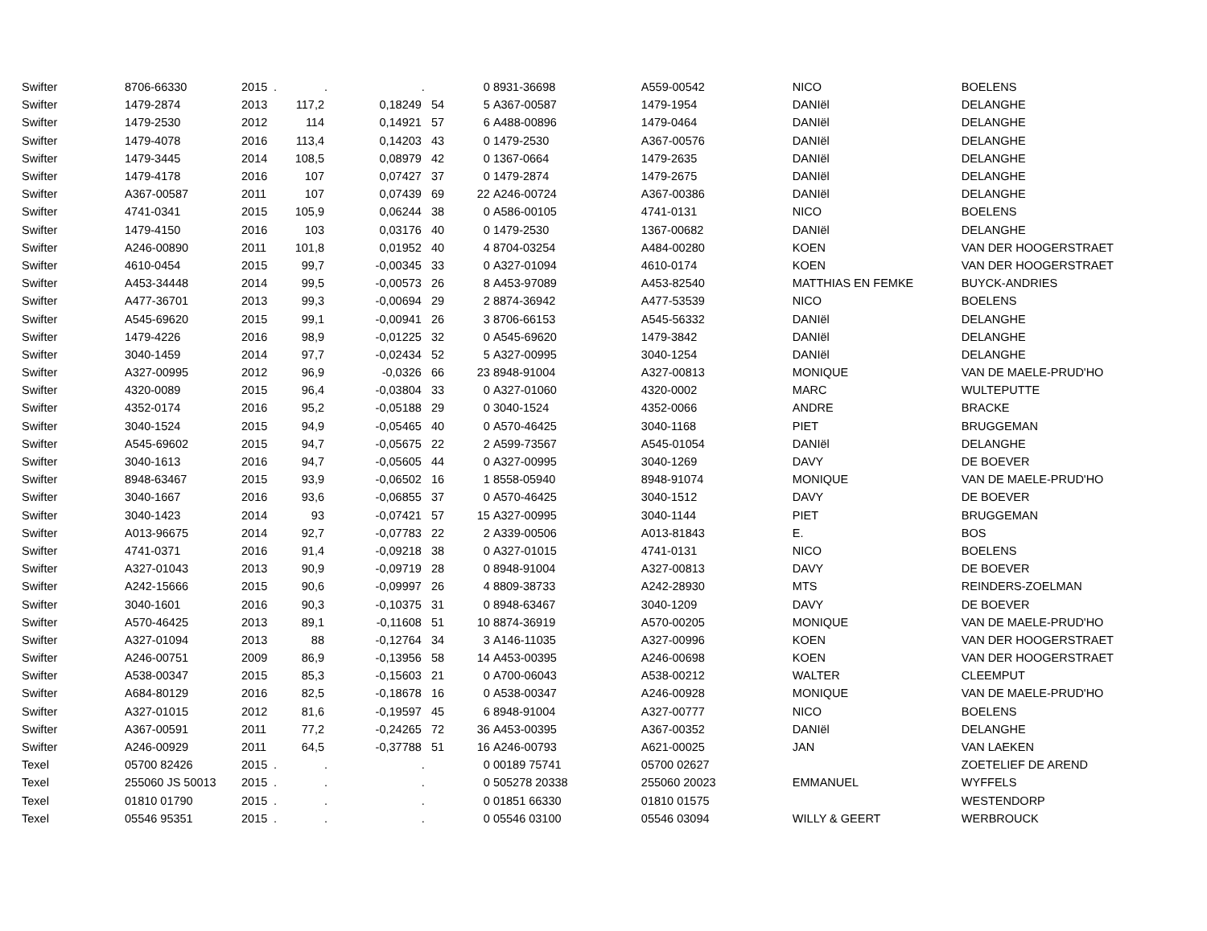| Swifter | 8706-66330 | 2015 | . | . | . | 0 | 8931-36698 | A559-00542 | NICO | BOELENS |
| Swifter | 1479-2874 | 2013 | 117,2 | 0,18249 | 54 | 5 | A367-00587 | 1479-1954 | DANIël | DELANGHE |
| Swifter | 1479-2530 | 2012 | 114 | 0,14921 | 57 | 6 | A488-00896 | 1479-0464 | DANIël | DELANGHE |
| Swifter | 1479-4078 | 2016 | 113,4 | 0,14203 | 43 | 0 | 1479-2530 | A367-00576 | DANIël | DELANGHE |
| Swifter | 1479-3445 | 2014 | 108,5 | 0,08979 | 42 | 0 | 1367-0664 | 1479-2635 | DANIël | DELANGHE |
| Swifter | 1479-4178 | 2016 | 107 | 0,07427 | 37 | 0 | 1479-2874 | 1479-2675 | DANIël | DELANGHE |
| Swifter | A367-00587 | 2011 | 107 | 0,07439 | 69 | 22 | A246-00724 | A367-00386 | DANIël | DELANGHE |
| Swifter | 4741-0341 | 2015 | 105,9 | 0,06244 | 38 | 0 | A586-00105 | 4741-0131 | NICO | BOELENS |
| Swifter | 1479-4150 | 2016 | 103 | 0,03176 | 40 | 0 | 1479-2530 | 1367-00682 | DANIël | DELANGHE |
| Swifter | A246-00890 | 2011 | 101,8 | 0,01952 | 40 | 4 | 8704-03254 | A484-00280 | KOEN | VAN DER HOOGERSTRAET |
| Swifter | 4610-0454 | 2015 | 99,7 | -0,00345 | 33 | 0 | A327-01094 | 4610-0174 | KOEN | VAN DER HOOGERSTRAET |
| Swifter | A453-34448 | 2014 | 99,5 | -0,00573 | 26 | 8 | A453-97089 | A453-82540 | MATTHIAS EN FEMKE | BUYCK-ANDRIES |
| Swifter | A477-36701 | 2013 | 99,3 | -0,00694 | 29 | 2 | 8874-36942 | A477-53539 | NICO | BOELENS |
| Swifter | A545-69620 | 2015 | 99,1 | -0,00941 | 26 | 3 | 8706-66153 | A545-56332 | DANIël | DELANGHE |
| Swifter | 1479-4226 | 2016 | 98,9 | -0,01225 | 32 | 0 | A545-69620 | 1479-3842 | DANIël | DELANGHE |
| Swifter | 3040-1459 | 2014 | 97,7 | -0,02434 | 52 | 5 | A327-00995 | 3040-1254 | DANIël | DELANGHE |
| Swifter | A327-00995 | 2012 | 96,9 | -0,0326 | 66 | 23 | 8948-91004 | A327-00813 | MONIQUE | VAN DE MAELE-PRUD'HO |
| Swifter | 4320-0089 | 2015 | 96,4 | -0,03804 | 33 | 0 | A327-01060 | 4320-0002 | MARC | WULTEPUTTE |
| Swifter | 4352-0174 | 2016 | 95,2 | -0,05188 | 29 | 0 | 3040-1524 | 4352-0066 | ANDRE | BRACKE |
| Swifter | 3040-1524 | 2015 | 94,9 | -0,05465 | 40 | 0 | A570-46425 | 3040-1168 | PIET | BRUGGEMAN |
| Swifter | A545-69602 | 2015 | 94,7 | -0,05675 | 22 | 2 | A599-73567 | A545-01054 | DANIël | DELANGHE |
| Swifter | 3040-1613 | 2016 | 94,7 | -0,05605 | 44 | 0 | A327-00995 | 3040-1269 | DAVY | DE BOEVER |
| Swifter | 8948-63467 | 2015 | 93,9 | -0,06502 | 16 | 1 | 8558-05940 | 8948-91074 | MONIQUE | VAN DE MAELE-PRUD'HO |
| Swifter | 3040-1667 | 2016 | 93,6 | -0,06855 | 37 | 0 | A570-46425 | 3040-1512 | DAVY | DE BOEVER |
| Swifter | 3040-1423 | 2014 | 93 | -0,07421 | 57 | 15 | A327-00995 | 3040-1144 | PIET | BRUGGEMAN |
| Swifter | A013-96675 | 2014 | 92,7 | -0,07783 | 22 | 2 | A339-00506 | A013-81843 | E. | BOS |
| Swifter | 4741-0371 | 2016 | 91,4 | -0,09218 | 38 | 0 | A327-01015 | 4741-0131 | NICO | BOELENS |
| Swifter | A327-01043 | 2013 | 90,9 | -0,09719 | 28 | 0 | 8948-91004 | A327-00813 | DAVY | DE BOEVER |
| Swifter | A242-15666 | 2015 | 90,6 | -0,09997 | 26 | 4 | 8809-38733 | A242-28930 | MTS | REINDERS-ZOELMAN |
| Swifter | 3040-1601 | 2016 | 90,3 | -0,10375 | 31 | 0 | 8948-63467 | 3040-1209 | DAVY | DE BOEVER |
| Swifter | A570-46425 | 2013 | 89,1 | -0,11608 | 51 | 10 | 8874-36919 | A570-00205 | MONIQUE | VAN DE MAELE-PRUD'HO |
| Swifter | A327-01094 | 2013 | 88 | -0,12764 | 34 | 3 | A146-11035 | A327-00996 | KOEN | VAN DER HOOGERSTRAET |
| Swifter | A246-00751 | 2009 | 86,9 | -0,13956 | 58 | 14 | A453-00395 | A246-00698 | KOEN | VAN DER HOOGERSTRAET |
| Swifter | A538-00347 | 2015 | 85,3 | -0,15603 | 21 | 0 | A700-06043 | A538-00212 | WALTER | CLEEMPUT |
| Swifter | A684-80129 | 2016 | 82,5 | -0,18678 | 16 | 0 | A538-00347 | A246-00928 | MONIQUE | VAN DE MAELE-PRUD'HO |
| Swifter | A327-01015 | 2012 | 81,6 | -0,19597 | 45 | 6 | 8948-91004 | A327-00777 | NICO | BOELENS |
| Swifter | A367-00591 | 2011 | 77,2 | -0,24265 | 72 | 36 | A453-00395 | A367-00352 | DANIël | DELANGHE |
| Swifter | A246-00929 | 2011 | 64,5 | -0,37788 | 51 | 16 | A246-00793 | A621-00025 | JAN | VAN LAEKEN |
| Texel | 05700 82426 | 2015 | . | . | . | 0 | 00189 75741 | 05700 02627 | | ZOETELIEF DE AREND |
| Texel | 255060 JS 50013 | 2015 | . | . | . | 0 | 505278 20338 | 255060 20023 | EMMANUEL | WYFFELS |
| Texel | 01810 01790 | 2015 | . | . | . | 0 | 01851 66330 | 01810 01575 | | WESTENDORP |
| Texel | 05546 95351 | 2015 | . | . | . | 0 | 05546 03100 | 05546 03094 | WILLY & GEERT | WERBROUCK |